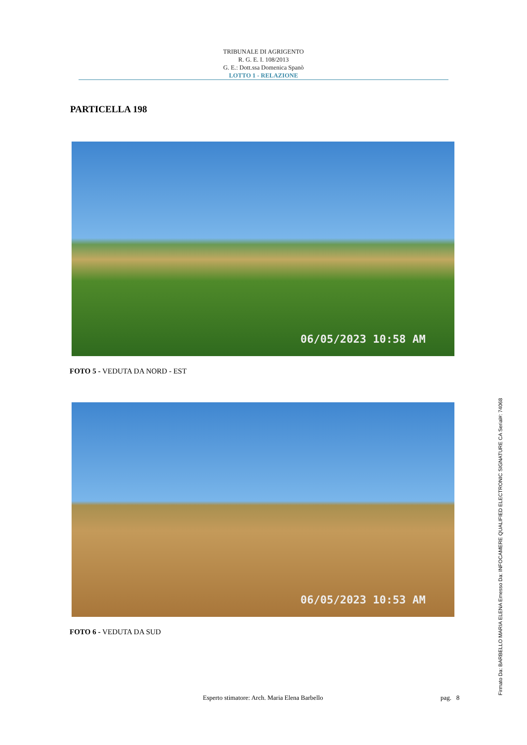TRIBUNALE DI AGRIGENTO
R. G. E. I. 108/2013
G. E.: Dott.ssa Domenica Spanò
LOTTO 1 - RELAZIONE
PARTICELLA 198
06/05/2023 10:58 AM
FOTO 5 - VEDUTA DA NORD - EST
06/05/2023 10:53 AM
FOTO 6 - VEDUTA DA SUD
Esperto stimatore: Arch. Maria Elena Barbello pag. 8 Firmato Da: BARBELLO MARIA ELENA Emesso Da: INFOCAMERE QUALIFIED ELECTRONIC SIGNATURE CA Serial#: 74068